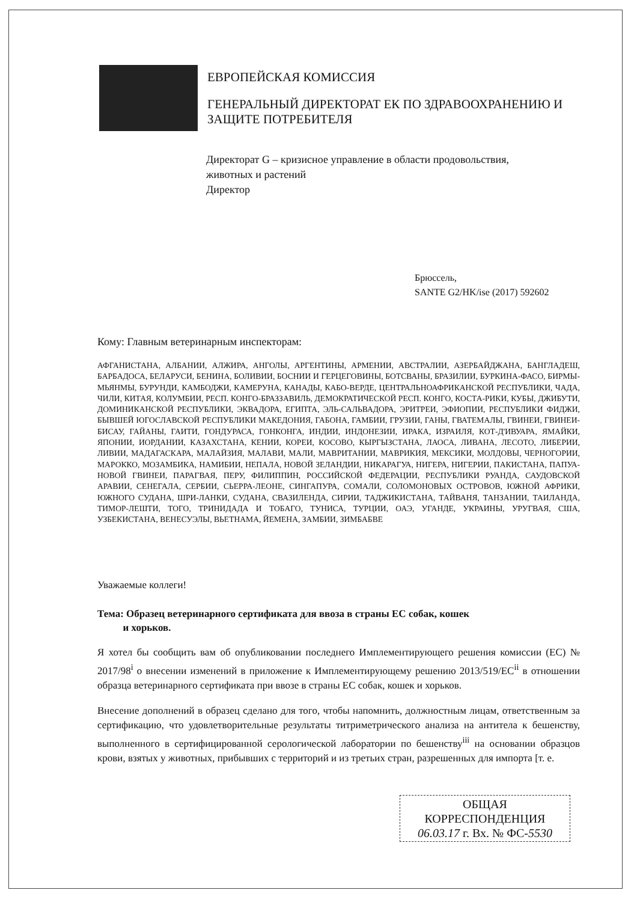ЕВРОПЕЙСКАЯ КОМИССИЯ
ГЕНЕРАЛЬНЫЙ ДИРЕКТОРАТ ЕК ПО ЗДРАВООХРАНЕНИЮ И ЗАЩИТЕ ПОТРЕБИТЕЛЯ
Директорат G – кризисное управление в области продовольствия, животных и растений
Директор
Брюссель,
SANTE G2/HK/ise (2017) 592602
Кому: Главным ветеринарным инспекторам:
АФГАНИСТАНА, АЛБАНИИ, АЛЖИРА, АНГОЛЫ, АРГЕНТИНЫ, АРМЕНИИ, АВСТРАЛИИ, АЗЕРБАЙДЖАНА, БАНГЛАДЕШ, БАРБАДОСА, БЕЛАРУСИ, БЕНИНА, БОЛИВИИ, БОСНИИ И ГЕРЦЕГОВИНЫ, БОТСВАНЫ, БРАЗИЛИИ, БУРКИНА-ФАСО, БИРМЫ-МЬЯНМЫ, БУРУНДИ, КАМБОДЖИ, КАМЕРУНА, КАНАДЫ, КАБО-ВЕРДЕ, ЦЕНТРАЛЬНОАФРИКАНСКОЙ РЕСПУБЛИКИ, ЧАДА, ЧИЛИ, КИТАЯ, КОЛУМБИИ, РЕСП. КОНГО-БРАЗЗАВИЛЬ, ДЕМОКРАТИЧЕСКОЙ РЕСП. КОНГО, КОСТА-РИКИ, КУБЫ, ДЖИБУТИ, ДОМИНИКАНСКОЙ РЕСПУБЛИКИ, ЭКВАДОРА, ЕГИПТА, ЭЛЬ-САЛЬВАДОРА, ЭРИТРЕИ, ЭФИОПИИ, РЕСПУБЛИКИ ФИДЖИ, БЫВШЕЙ ЮГОСЛАВСКОЙ РЕСПУБЛИКИ МАКЕДОНИЯ, ГАБОНА, ГАМБИИ, ГРУЗИИ, ГАНЫ, ГВАТЕМАЛЫ, ГВИНЕИ, ГВИНЕИ-БИСАУ, ГАЙАНЫ, ГАИТИ, ГОНДУРАСА, ГОНКОНГА, ИНДИИ, ИНДОНЕЗИИ, ИРАКА, ИЗРАИЛЯ, КОТ-Д'ИВУАРА, ЯМАЙКИ, ЯПОНИИ, ИОРДАНИИ, КАЗАХСТАНА, КЕНИИ, КОРЕИ, КОСОВО, КЫРГЫЗСТАНА, ЛАОСА, ЛИВАНА, ЛЕСОТО, ЛИБЕРИИ, ЛИВИИ, МАДАГАСКАРА, МАЛАЙЗИЯ, МАЛАВИ, МАЛИ, МАВРИТАНИИ, МАВРИКИЯ, МЕКСИКИ, МОЛДОВЫ, ЧЕРНОГОРИИ, МАРОККО, МОЗАМБИКА, НАМИБИИ, НЕПАЛА, НОВОЙ ЗЕЛАНДИИ, НИКАРАГУА, НИГЕРА, НИГЕРИИ, ПАКИСТАНА, ПАПУА-НОВОЙ ГВИНЕИ, ПАРАГВАЯ, ПЕРУ, ФИЛИППИН, РОССИЙСКОЙ ФЕДЕРАЦИИ, РЕСПУБЛИКИ РУАНДА, САУДОВСКОЙ АРАВИИ, СЕНЕГАЛА, СЕРБИИ, СЬЕРРА-ЛЕОНЕ, СИНГАПУРА, СОМАЛИ, СОЛОМОНОВЫХ ОСТРОВОВ, ЮЖНОЙ АФРИКИ, ЮЖНОГО СУДАНА, ШРИ-ЛАНКИ, СУДАНА, СВАЗИЛЕНДА, СИРИИ, ТАДЖИКИСТАНА, ТАЙВАНЯ, ТАНЗАНИИ, ТАИЛАНДА, ТИМОР-ЛЕШТИ, ТОГО, ТРИНИДАДА И ТОБАГО, ТУНИСА, ТУРЦИИ, ОАЭ, УГАНДЕ, УКРАИНЫ, УРУГВАЯ, США, УЗБЕКИСТАНА, ВЕНЕСУЭЛЫ, ВЬЕТНАМА, ЙЕМЕНА, ЗАМБИИ, ЗИМБАБВЕ
Уважаемые коллеги!
Тема: Образец ветеринарного сертификата для ввоза в страны ЕС собак, кошек
и хорьков.
Я хотел бы сообщить вам об опубликовании последнего Имплементирующего решения комиссии (ЕС) № 2017/98<sup>i</sup> о внесении изменений в приложение к Имплементирующему решению 2013/519/ЕС<sup>ii</sup> в отношении образца ветеринарного сертификата при ввозе в страны ЕС собак, кошек и хорьков.
Внесение дополнений в образец сделано для того, чтобы напомнить, должностным лицам, ответственным за сертификацию, что удовлетворительные результаты титриметрического анализа на антитела к бешенству, выполненного в сертифицированной серологической лаборатории по бешенству<sup>iii</sup> на основании образцов крови, взятых у животных, прибывших с территорий и из третьих стран, разрешенных для импорта [т. е.
ОБЩАЯ
КОРРЕСПОНДЕНЦИЯ
06.03.17 г. Вх. № ФС-5530